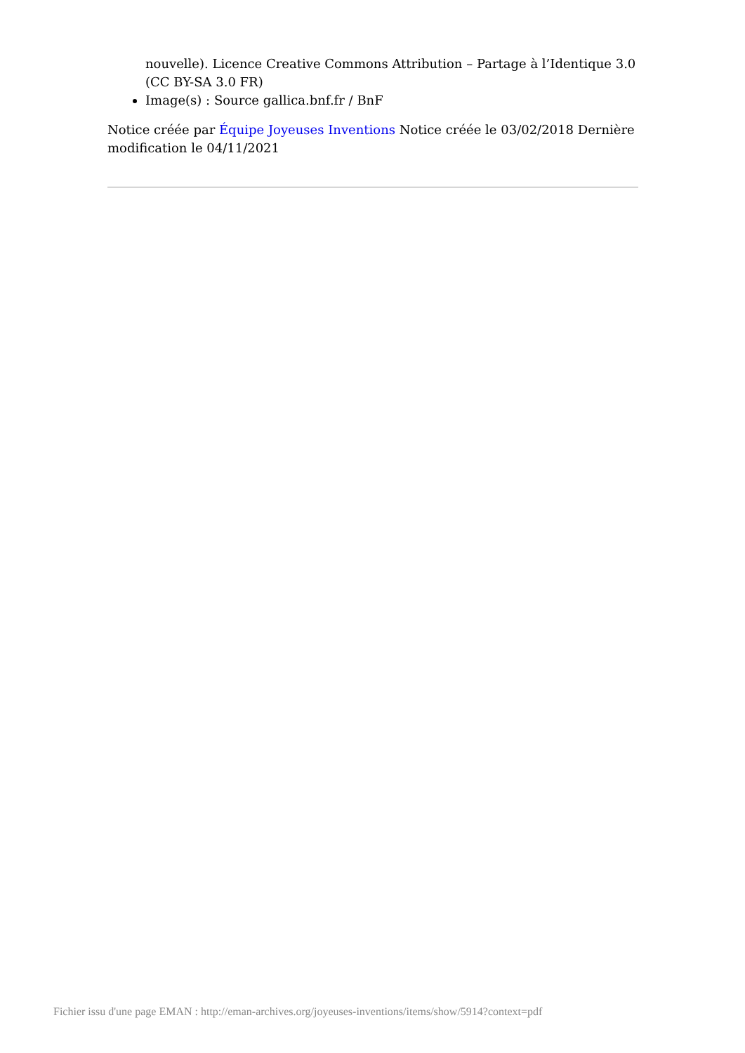nouvelle). Licence Creative Commons Attribution – Partage à l’Identique 3.0 (CC BY-SA 3.0 FR)
Image(s) : Source gallica.bnf.fr / BnF
Notice créée par Équipe Joyeuses Inventions Notice créée le 03/02/2018 Dernière modification le 04/11/2021
Fichier issu d'une page EMAN : http://eman-archives.org/joyeuses-inventions/items/show/5914?context=pdf